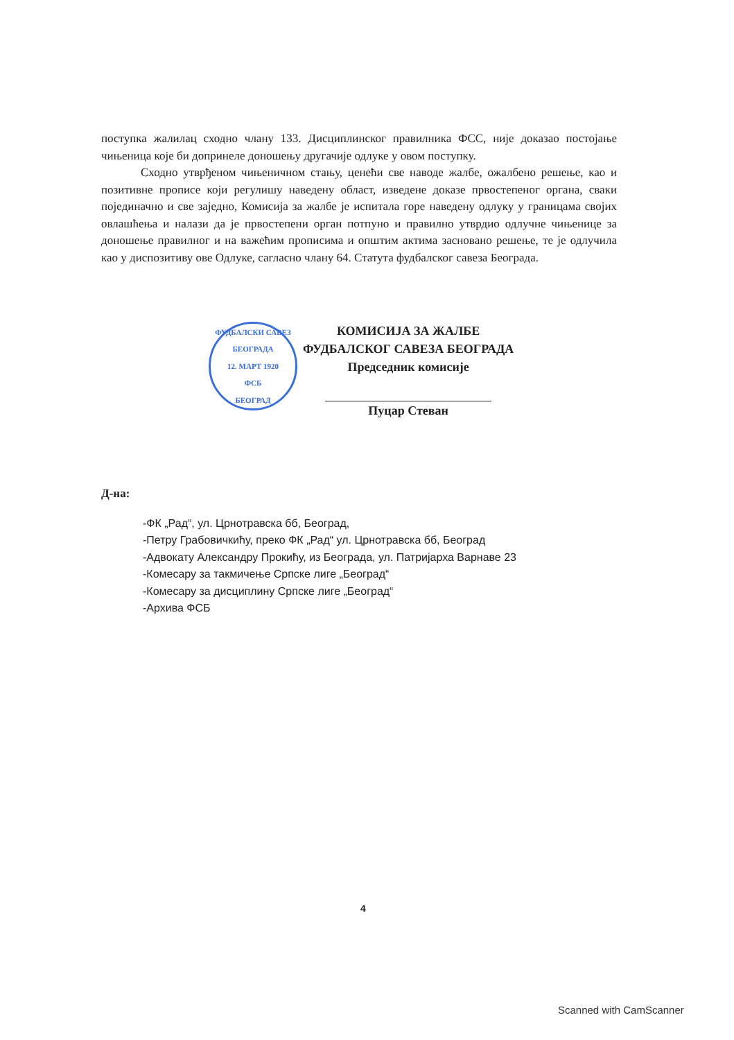поступка жалилац сходно члану 133. Дисциплинског правилника ФСС, није доказао постојање чињеница које би допринеле доношењу другачије одлуке у овом поступку.
Сходно утврђеном чињеничном стању, ценећи све наводе жалбе, ожалбено решење, као и позитивне прописе који регулишу наведену област, изведене доказе првостепеног органа, сваки појединачно и све заједно, Комисија за жалбе је испитала горе наведену одлуку у границама својих овлашћења и налази да је првостепени орган потпуно и правилно утврдио одлучне чињенице за доношење правилног и на важећим прописима и општим актима засновано решење, те је одлучила као у диспозитиву ове Одлуке, сагласно члану 64. Статута фудбалског савеза Београда.
ФУДБАЛСКИ САВЕЗ БЕОГРАДА
12. МАРТ 1920
ФСБ
БЕОГРАД
КОМИСИЈА ЗА ЖАЛБЕ
ФУДБАЛСКОГ САВЕЗА БЕОГРАДА
Председник комисије
Пуцар Стеван
Д-на:
-ФК „Рад“, ул. Црнотравска бб, Београд,
-Петру Грабовичкићу, преко ФК „Рад“ ул. Црнотравска бб, Београд
-Адвокату Александру Прокићу, из Београда, ул. Патријарха Варнаве 23
-Комесару за такмичење Српске лиге „Београд“
-Комесару за дисциплину Српске лиге „Београд“
-Архива ФСБ
4
Scanned with CamScanner